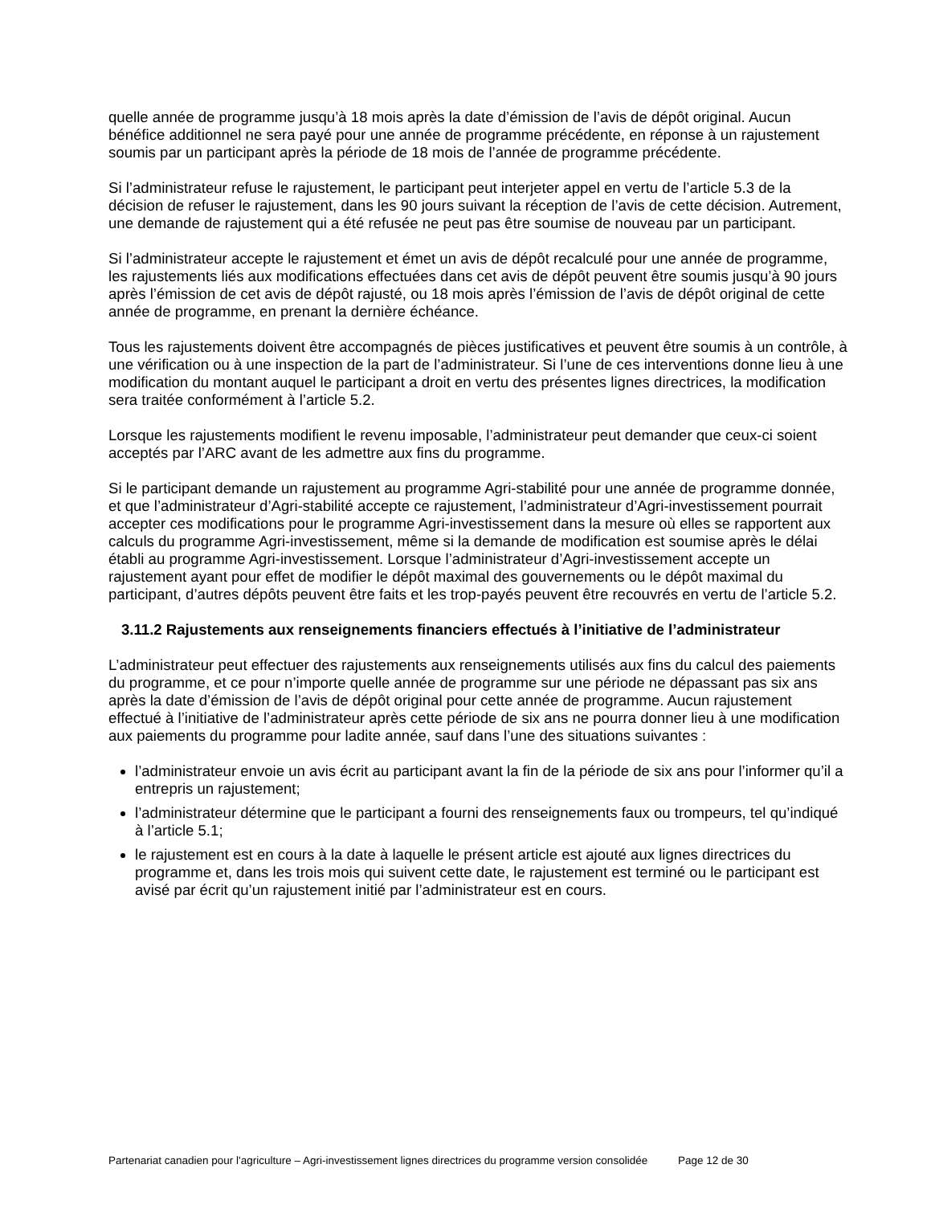quelle année de programme jusqu’à 18 mois après la date d’émission de l’avis de dépôt original. Aucun bénéfice additionnel ne sera payé pour une année de programme précédente, en réponse à un rajustement soumis par un participant après la période de 18 mois de l’année de programme précédente.
Si l’administrateur refuse le rajustement, le participant peut interjeter appel en vertu de l’article 5.3 de la décision de refuser le rajustement, dans les 90 jours suivant la réception de l’avis de cette décision. Autrement, une demande de rajustement qui a été refusée ne peut pas être soumise de nouveau par un participant.
Si l’administrateur accepte le rajustement et émet un avis de dépôt recalculé pour une année de programme, les rajustements liés aux modifications effectuées dans cet avis de dépôt peuvent être soumis jusqu’à 90 jours après l’émission de cet avis de dépôt rajusté, ou 18 mois après l’émission de l’avis de dépôt original de cette année de programme, en prenant la dernière échéance.
Tous les rajustements doivent être accompagnés de pièces justificatives et peuvent être soumis à un contrôle, à une vérification ou à une inspection de la part de l’administrateur. Si l’une de ces interventions donne lieu à une modification du montant auquel le participant a droit en vertu des présentes lignes directrices, la modification sera traitée conformément à l’article 5.2.
Lorsque les rajustements modifient le revenu imposable, l’administrateur peut demander que ceux-ci soient acceptés par l’ARC avant de les admettre aux fins du programme.
Si le participant demande un rajustement au programme Agri-stabilité pour une année de programme donnée, et que l’administrateur d’Agri-stabilité accepte ce rajustement, l’administrateur d’Agri-investissement pourrait accepter ces modifications pour le programme Agri-investissement dans la mesure où elles se rapportent aux calculs du programme Agri-investissement, même si la demande de modification est soumise après le délai établi au programme Agri-investissement. Lorsque l’administrateur d’Agri-investissement accepte un rajustement ayant pour effet de modifier le dépôt maximal des gouvernements ou le dépôt maximal du participant, d’autres dépôts peuvent être faits et les trop-payés peuvent être recouvrés en vertu de l’article 5.2.
3.11.2 Rajustements aux renseignements financiers effectués à l’initiative de l’administrateur
L’administrateur peut effectuer des rajustements aux renseignements utilisés aux fins du calcul des paiements du programme, et ce pour n’importe quelle année de programme sur une période ne dépassant pas six ans après la date d’émission de l’avis de dépôt original pour cette année de programme. Aucun rajustement effectué à l’initiative de l’administrateur après cette période de six ans ne pourra donner lieu à une modification aux paiements du programme pour ladite année, sauf dans l’une des situations suivantes :
l’administrateur envoie un avis écrit au participant avant la fin de la période de six ans pour l’informer qu’il a entrepris un rajustement;
l’administrateur détermine que le participant a fourni des renseignements faux ou trompeurs, tel qu’indiqué à l’article 5.1;
le rajustement est en cours à la date à laquelle le présent article est ajouté aux lignes directrices du programme et, dans les trois mois qui suivent cette date, le rajustement est terminé ou le participant est avisé par écrit qu’un rajustement initié par l’administrateur est en cours.
Partenariat canadien pour l'agriculture – Agri-investissement lignes directrices du programme version consolidée Page 12 de 30